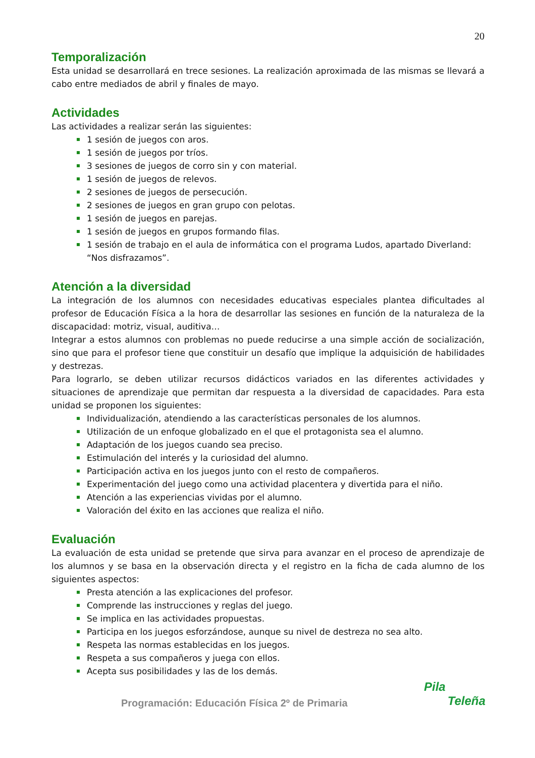20
Temporalización
Esta unidad se desarrollará en trece sesiones. La realización aproximada de las mismas se llevará a cabo entre mediados de abril y finales de mayo.
Actividades
Las actividades a realizar serán las siguientes:
1 sesión de juegos con aros.
1 sesión de juegos por tríos.
3 sesiones de juegos de corro sin y con material.
1 sesión de juegos de relevos.
2 sesiones de juegos de persecución.
2 sesiones de juegos en gran grupo con pelotas.
1 sesión de juegos en parejas.
1 sesión de juegos en grupos formando filas.
1 sesión de trabajo en el aula de informática con el programa Ludos, apartado Diverland: “Nos disfrazamos”.
Atención a la diversidad
La integración de los alumnos con necesidades educativas especiales plantea dificultades al profesor de Educación Física a la hora de desarrollar las sesiones en función de la naturaleza de la discapacidad: motriz, visual, auditiva…
Integrar a estos alumnos con problemas no puede reducirse a una simple acción de socialización, sino que para el profesor tiene que constituir un desafío que implique la adquisición de habilidades y destrezas.
Para lograrlo, se deben utilizar recursos didácticos variados en las diferentes actividades y situaciones de aprendizaje que permitan dar respuesta a la diversidad de capacidades. Para esta unidad se proponen los siguientes:
Individualización, atendiendo a las características personales de los alumnos.
Utilización de un enfoque globalizado en el que el protagonista sea el alumno.
Adaptación de los juegos cuando sea preciso.
Estimulación del interés y la curiosidad del alumno.
Participación activa en los juegos junto con el resto de compañeros.
Experimentación del juego como una actividad placentera y divertida para el niño.
Atención a las experiencias vividas por el alumno.
Valoración del éxito en las acciones que realiza el niño.
Evaluación
La evaluación de esta unidad se pretende que sirva para avanzar en el proceso de aprendizaje de los alumnos y se basa en la observación directa y el registro en la ficha de cada alumno de los siguientes aspectos:
Presta atención a las explicaciones del profesor.
Comprende las instrucciones y reglas del juego.
Se implica en las actividades propuestas.
Participa en los juegos esforzándose, aunque su nivel de destreza no sea alto.
Respeta las normas establecidas en los juegos.
Respeta a sus compañeros y juega con ellos.
Acepta sus posibilidades y las de los demás.
Programación: Educación Física 2º de Primaria
Pila
Teleña